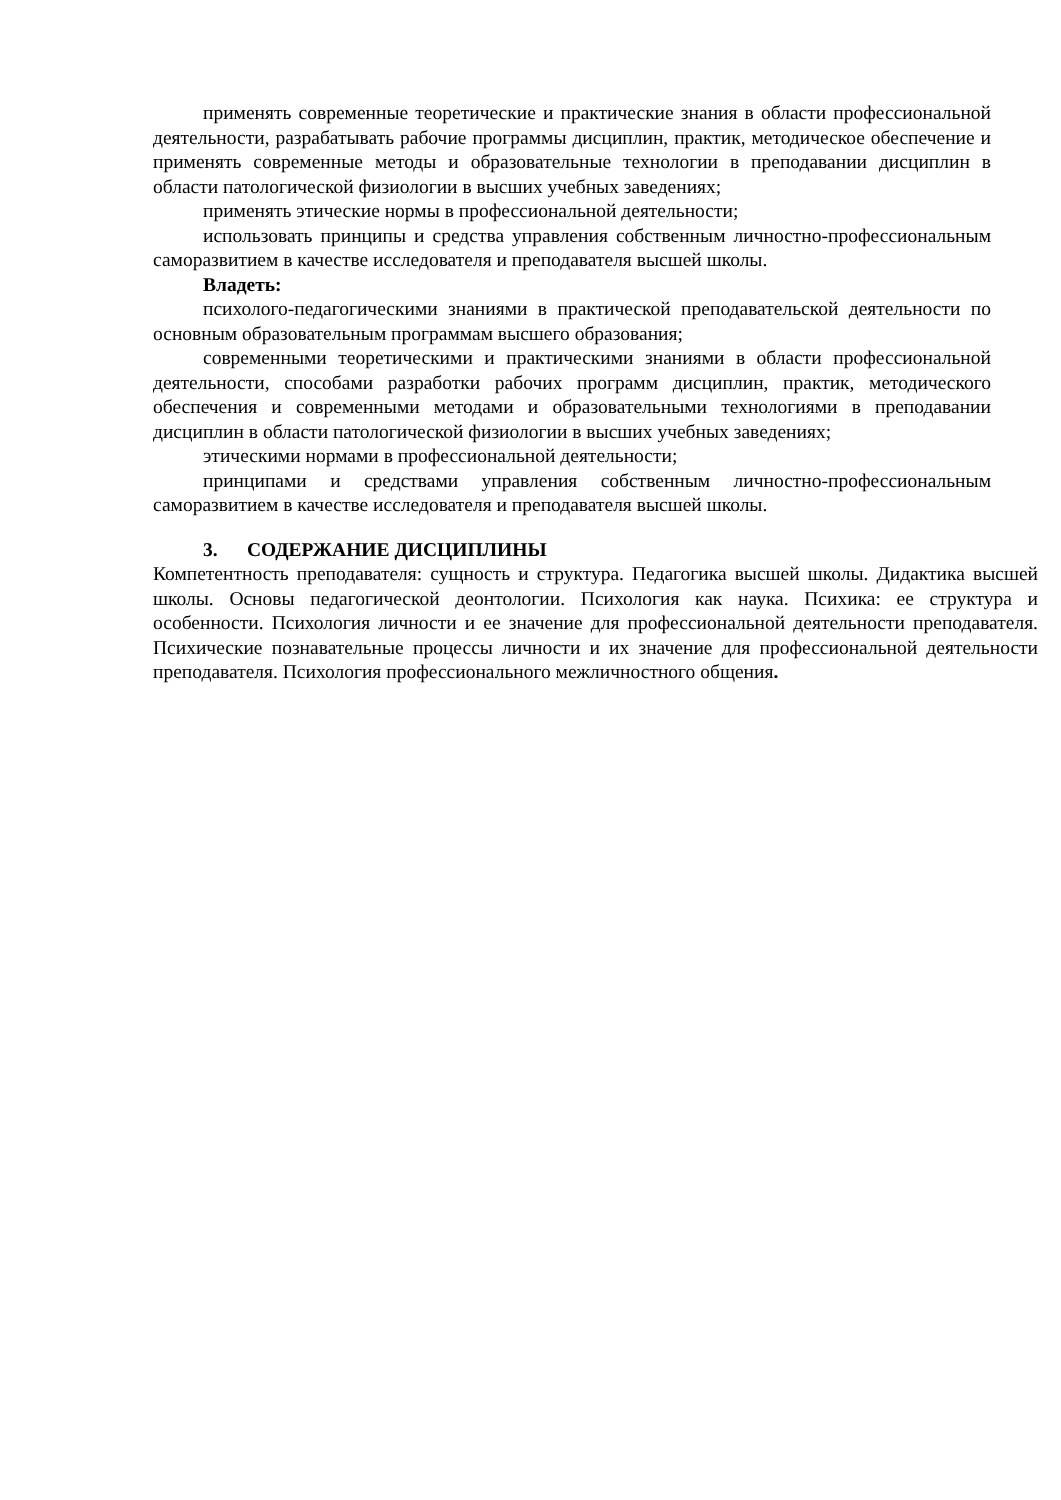применять современные теоретические и практические знания в области профессиональной деятельности, разрабатывать рабочие программы дисциплин, практик, методическое обеспечение и применять современные методы и образовательные технологии в преподавании дисциплин в области патологической физиологии в высших учебных заведениях;
применять этические нормы в профессиональной деятельности;
использовать принципы и средства управления собственным личностно-профессиональным саморазвитием в качестве исследователя и преподавателя высшей школы.
Владеть:
психолого-педагогическими знаниями в практической преподавательской деятельности по основным образовательным программам высшего образования;
современными теоретическими и практическими знаниями в области профессиональной деятельности, способами разработки рабочих программ дисциплин, практик, методического обеспечения и современными методами и образовательными технологиями в преподавании дисциплин в области патологической физиологии в высших учебных заведениях;
этическими нормами в профессиональной деятельности;
принципами и средствами управления собственным личностно-профессиональным саморазвитием в качестве исследователя и преподавателя высшей школы.
3. СОДЕРЖАНИЕ ДИСЦИПЛИНЫ
Компетентность преподавателя: сущность и структура. Педагогика высшей школы. Дидактика высшей школы. Основы педагогической деонтологии. Психология как наука. Психика: ее структура и особенности. Психология личности и ее значение для профессиональной деятельности преподавателя. Психические познавательные процессы личности и их значение для профессиональной деятельности преподавателя. Психология профессионального межличностного общения.